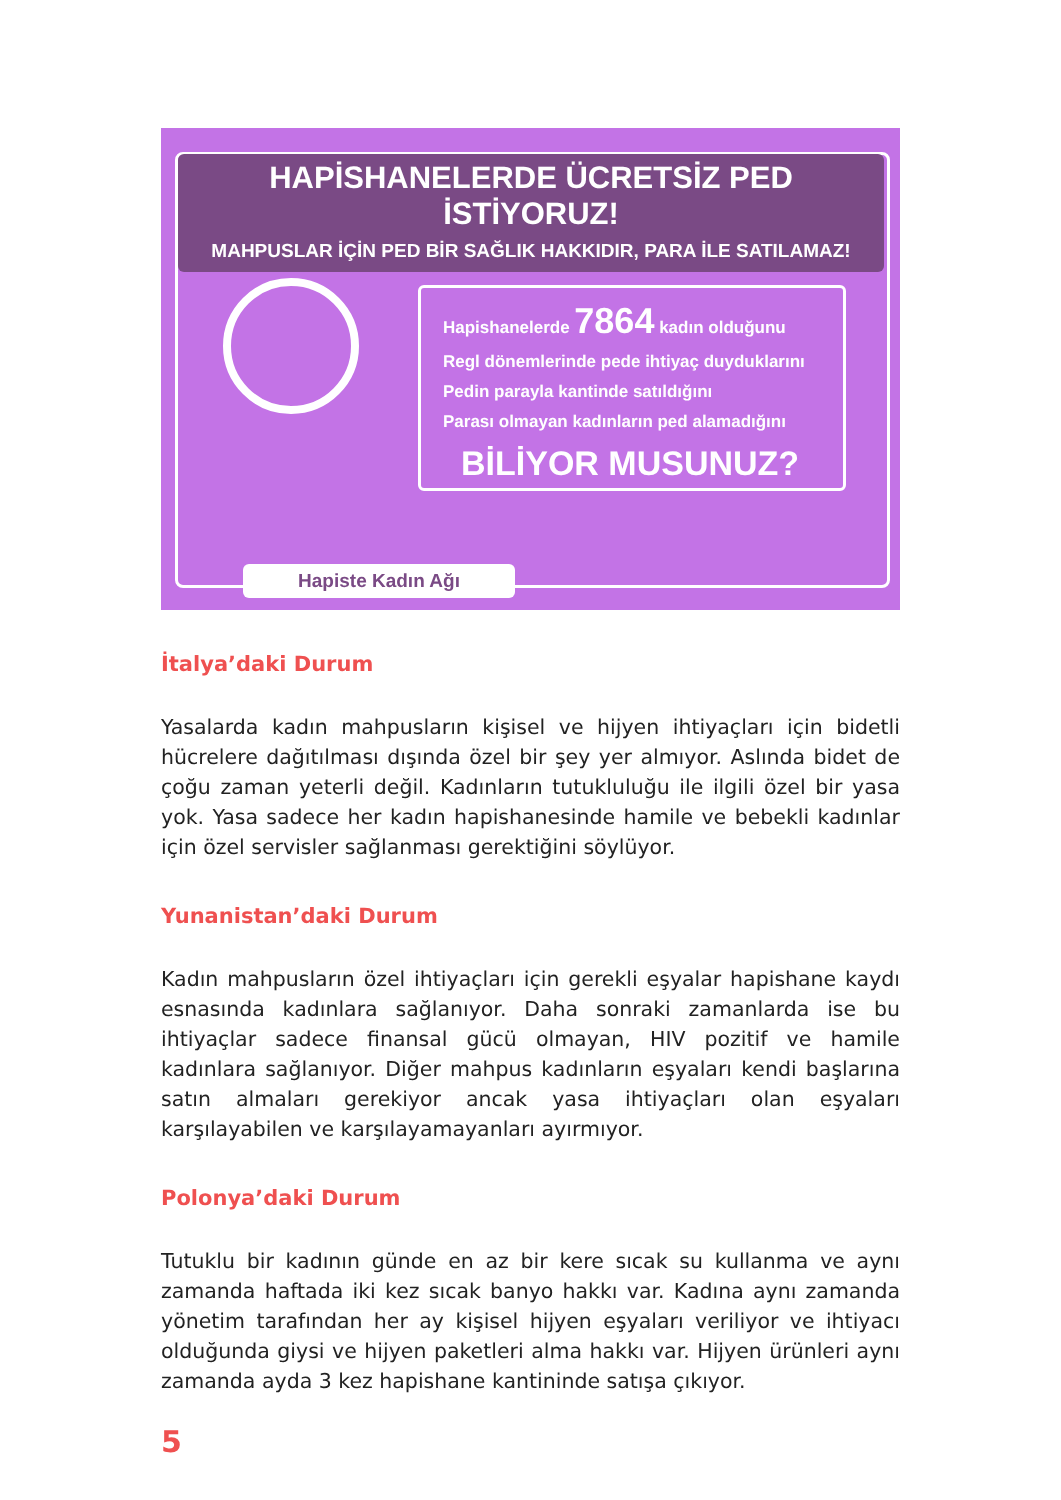HAPİSHANELERDE ÜCRETSİZ PED İSTİYORUZ!
MAHPUSLAR İÇİN PED BİR SAĞLIK HAKKIDIR, PARA İLE SATILAMAZ!
Hapishanelerde 7864 kadın olduğunu
Regl dönemlerinde pede ihtiyaç duyduklarını
Pedin parayla kantinde satıldığını
Parası olmayan kadınların ped alamadığını
BİLİYOR MUSUNUZ?
Hapiste Kadın Ağı
İtalya’daki Durum
Yasalarda kadın mahpusların kişisel ve hijyen ihtiyaçları için bidetli hücrelere dağıtılması dışında özel bir şey yer almıyor. Aslında bidet de çoğu zaman yeterli değil. Kadınların tutukluluğu ile ilgili özel bir yasa yok. Yasa sadece her kadın hapishanesinde hamile ve bebekli kadınlar için özel servisler sağlanması gerektiğini söylüyor.
Yunanistan’daki Durum
Kadın mahpusların özel ihtiyaçları için gerekli eşyalar hapishane kaydı esnasında kadınlara sağlanıyor. Daha sonraki zamanlarda ise bu ihtiyaçlar sadece finansal gücü olmayan, HIV pozitif ve hamile kadınlara sağlanıyor. Diğer mahpus kadınların eşyaları kendi başlarına satın almaları gerekiyor ancak yasa ihtiyaçları olan eşyaları karşılayabilen ve karşılayamayanları ayırmıyor.
Polonya’daki Durum
Tutuklu bir kadının günde en az bir kere sıcak su kullanma ve aynı zamanda haftada iki kez sıcak banyo hakkı var. Kadına aynı zamanda yönetim tarafından her ay kişisel hijyen eşyaları veriliyor ve ihtiyacı olduğunda giysi ve hijyen paketleri alma hakkı var. Hijyen ürünleri aynı zamanda ayda 3 kez hapishane kantininde satışa çıkıyor.
5